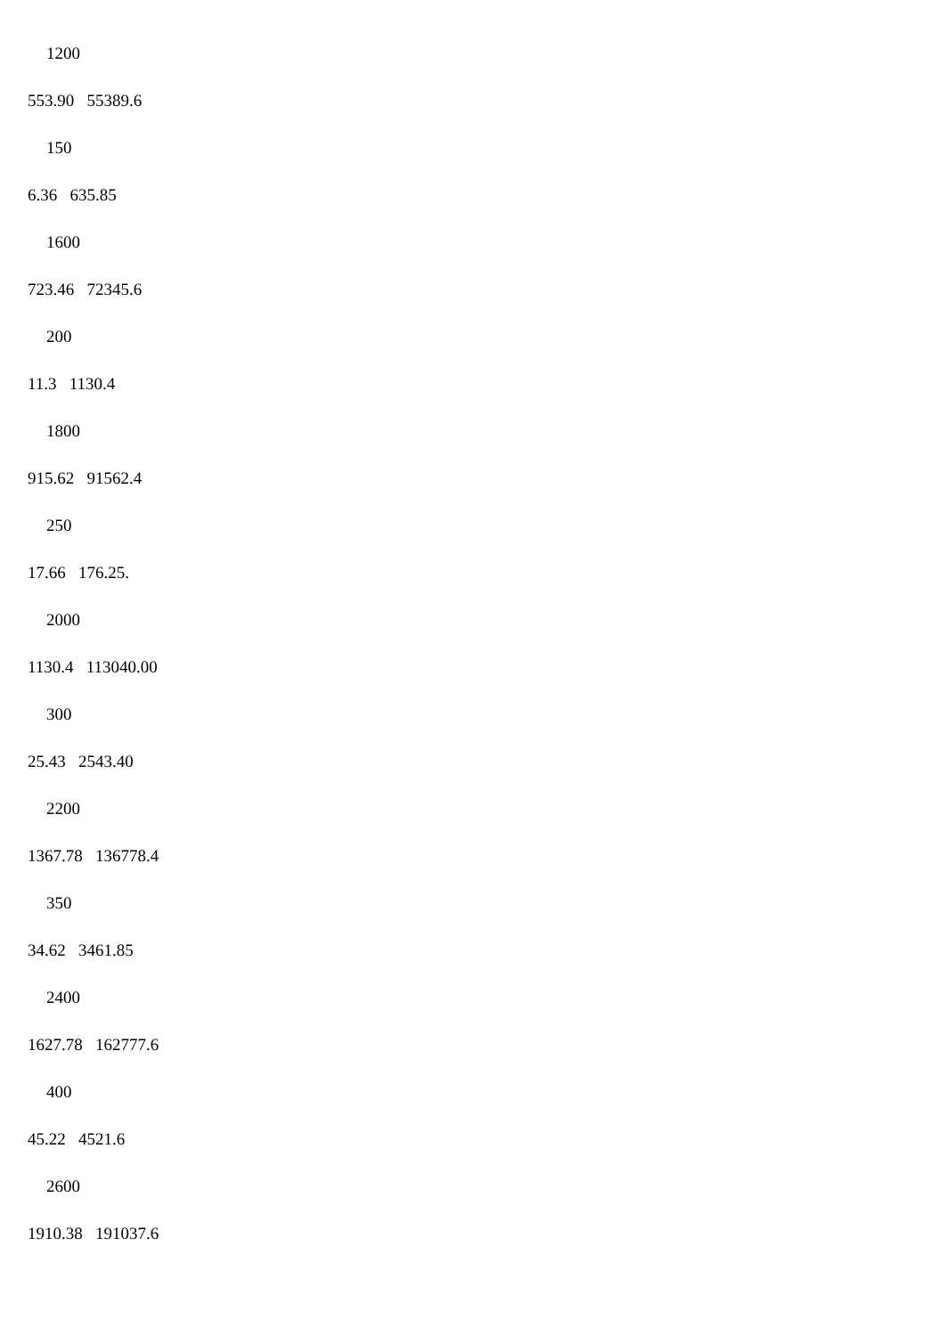1200
553.90 55389.6
150
6.36 635.85
1600
723.46 72345.6
200
11.3 1130.4
1800
915.62 91562.4
250
17.66 176.25.
2000
1130.4 113040.00
300
25.43 2543.40
2200
1367.78 136778.4
350
34.62 3461.85
2400
1627.78 162777.6
400
45.22 4521.6
2600
1910.38 191037.6